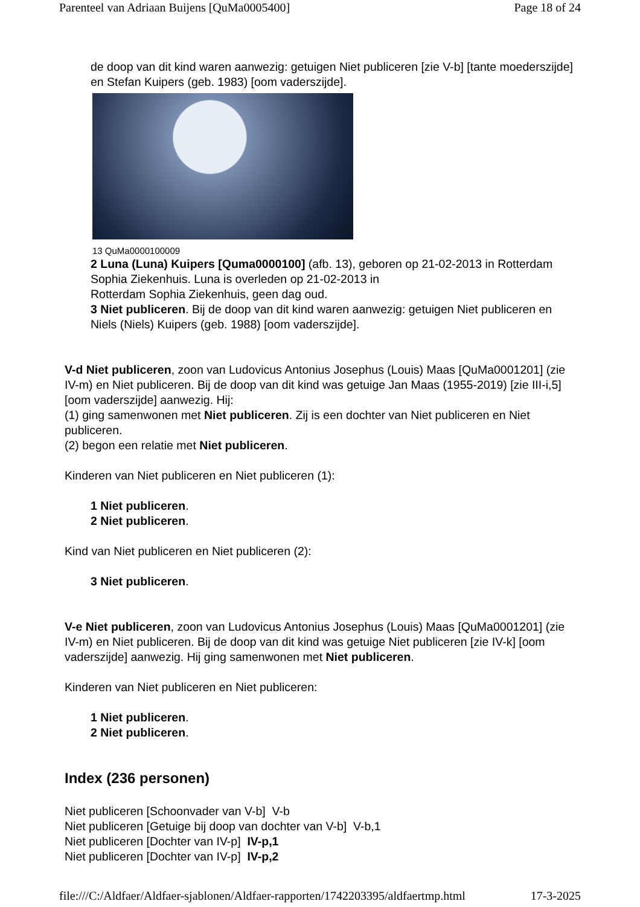Parenteel van Adriaan Buijens [QuMa0005400] Page 18 of 24
de doop van dit kind waren aanwezig: getuigen Niet publiceren [zie V-b] [tante moederszijde] en Stefan Kuipers (geb. 1983) [oom vaderszijde].
13 QuMa0000100009
2 Luna (Luna) Kuipers [Quma0000100] (afb. 13), geboren op 21-02-2013 in Rotterdam Sophia Ziekenhuis. Luna is overleden op 21-02-2013 in
Rotterdam Sophia Ziekenhuis, geen dag oud.
3 Niet publiceren. Bij de doop van dit kind waren aanwezig: getuigen Niet publiceren en Niels (Niels) Kuipers (geb. 1988) [oom vaderszijde].
V-d Niet publiceren, zoon van Ludovicus Antonius Josephus (Louis) Maas [QuMa0001201] (zie IV-m) en Niet publiceren. Bij de doop van dit kind was getuige Jan Maas (1955-2019) [zie III-i,5] [oom vaderszijde] aanwezig. Hij:
(1) ging samenwonen met Niet publiceren. Zij is een dochter van Niet publiceren en Niet publiceren.
(2) begon een relatie met Niet publiceren.
Kinderen van Niet publiceren en Niet publiceren (1):
1 Niet publiceren.
2 Niet publiceren.
Kind van Niet publiceren en Niet publiceren (2):
3 Niet publiceren.
V-e Niet publiceren, zoon van Ludovicus Antonius Josephus (Louis) Maas [QuMa0001201] (zie IV-m) en Niet publiceren. Bij de doop van dit kind was getuige Niet publiceren [zie IV-k] [oom vaderszijde] aanwezig. Hij ging samenwonen met Niet publiceren.
Kinderen van Niet publiceren en Niet publiceren:
1 Niet publiceren.
2 Niet publiceren.
Index (236 personen)
Niet publiceren [Schoonvader van V-b] V-b
Niet publiceren [Getuige bij doop van dochter van V-b] V-b,1
Niet publiceren [Dochter van IV-p] IV-p,1
Niet publiceren [Dochter van IV-p] IV-p,2
file:///C:/Aldfaer/Aldfaer-sjablonen/Aldfaer-rapporten/1742203395/aldfaertmp.html 17-3-2025